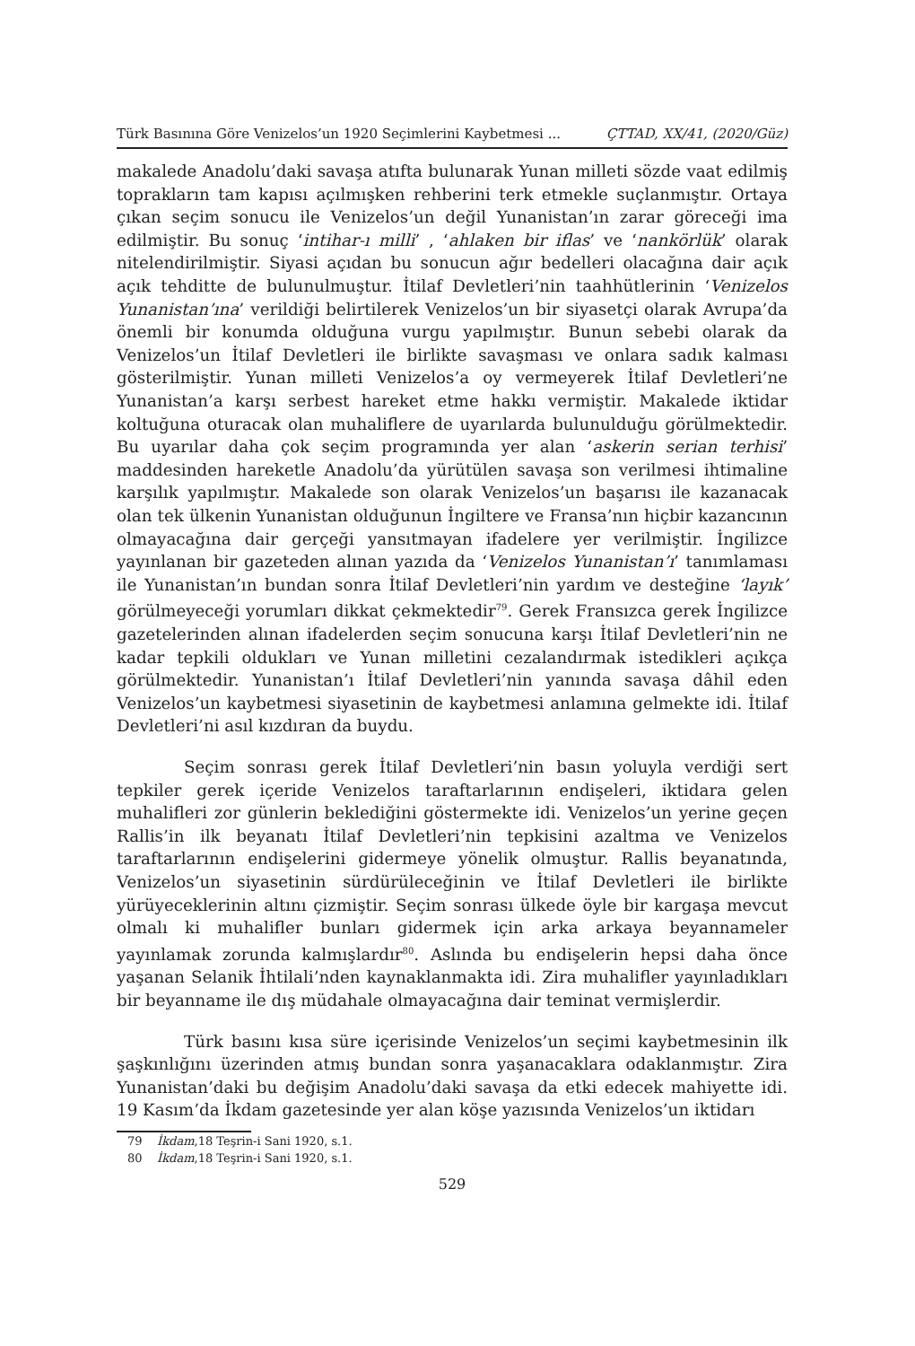Türk Basınına Göre Venizelos’un 1920 Seçimlerini Kaybetmesi ... ÇTTAD, XX/41, (2020/Güz)
makalede Anadolu’daki savaşa atıfta bulunarak Yunan milleti sözde vaat edilmiş toprakların tam kapısı açılmışken rehberini terk etmekle suçlanmıştır. Ortaya çıkan seçim sonucu ile Venizelos’un değil Yunanistan’ın zarar göreceği ima edilmiştir. Bu sonuç ‘intihar-ı milli’ , ‘ahlaken bir iflas’ ve ‘nankörlük’ olarak nitelendirilmiştir. Siyasi açıdan bu sonucun ağır bedelleri olacağına dair açık açık tehditte de bulunulmuştur. İtilaf Devletleri’nin taahhütlerinin ‘Venizelos Yunanistan’ına’ verildiği belirtilerek Venizelos’un bir siyasetçi olarak Avrupa’da önemli bir konumda olduğuna vurgu yapılmıştır. Bunun sebebi olarak da Venizelos’un İtilaf Devletleri ile birlikte savaşması ve onlara sadık kalması gösterilmiştir. Yunan milleti Venizelos’a oy vermeyerek İtilaf Devletleri’ne Yunanistan’a karşı serbest hareket etme hakkı vermiştir. Makalede iktidar koltuğuna oturacak olan muhaliflere de uyarılarda bulunulduğu görülmektedir. Bu uyarılar daha çok seçim programında yer alan ‘askerin serian terhisi’ maddesinden hareketle Anadolu’da yürütülen savaşa son verilmesi ihtimaline karşılık yapılmıştır. Makalede son olarak Venizelos’un başarısı ile kazanacak olan tek ülkenin Yunanistan olduğunun İngiltere ve Fransa’nın hiçbir kazancının olmayacağına dair gerçeği yansıtmayan ifadelere yer verilmiştir. İngilizce yayınlanan bir gazeteden alınan yazıda da ‘Venizelos Yunanistan’ı’ tanımlaması ile Yunanistan’ın bundan sonra İtilaf Devletleri’nin yardım ve desteğine ‘layık’ görülmeyeceği yorumları dikkat çekmektedir<sup>79</sup>. Gerek Fransızca gerek İngilizce gazetelerinden alınan ifadelerden seçim sonucuna karşı İtilaf Devletleri’nin ne kadar tepkili oldukları ve Yunan milletini cezalandırmak istedikleri açıkça görülmektedir. Yunanistan’ı İtilaf Devletleri’nin yanında savaşa dâhil eden Venizelos’un kaybetmesi siyasetinin de kaybetmesi anlamına gelmekte idi. İtilaf Devletleri’ni asıl kızdıran da buydu.
Seçim sonrası gerek İtilaf Devletleri’nin basın yoluyla verdiği sert tepkiler gerek içeride Venizelos taraftarlarının endişeleri, iktidara gelen muhalifleri zor günlerin beklediğini göstermekte idi. Venizelos’un yerine geçen Rallis’in ilk beyanatı İtilaf Devletleri’nin tepkisini azaltma ve Venizelos taraftarlarının endişelerini gidermeye yönelik olmuştur. Rallis beyanatında, Venizelos’un siyasetinin sürdürüleceğinin ve İtilaf Devletleri ile birlikte yürüyeceklerinin altını çizmiştir. Seçim sonrası ülkede öyle bir kargaşa mevcut olmalı ki muhalifler bunları gidermek için arka arkaya beyannameler yayınlamak zorunda kalmışlardır<sup>80</sup>. Aslında bu endişelerin hepsi daha önce yaşanan Selanik İhtilali’nden kaynaklanmakta idi. Zira muhalifler yayınladıkları bir beyanname ile dış müdahale olmayacağına dair teminat vermişlerdir.
Türk basını kısa süre içerisinde Venizelos’un seçimi kaybetmesinin ilk şaşkınlığını üzerinden atmış bundan sonra yaşanacaklara odaklanmıştır. Zira Yunanistan’daki bu değişim Anadolu’daki savaşa da etki edecek mahiyette idi. 19 Kasım’da İkdam gazetesinde yer alan köşe yazısında Venizelos’un iktidarı
79 İkdam,18 Teşrin-i Sani 1920, s.1.
80 İkdam,18 Teşrin-i Sani 1920, s.1.
529